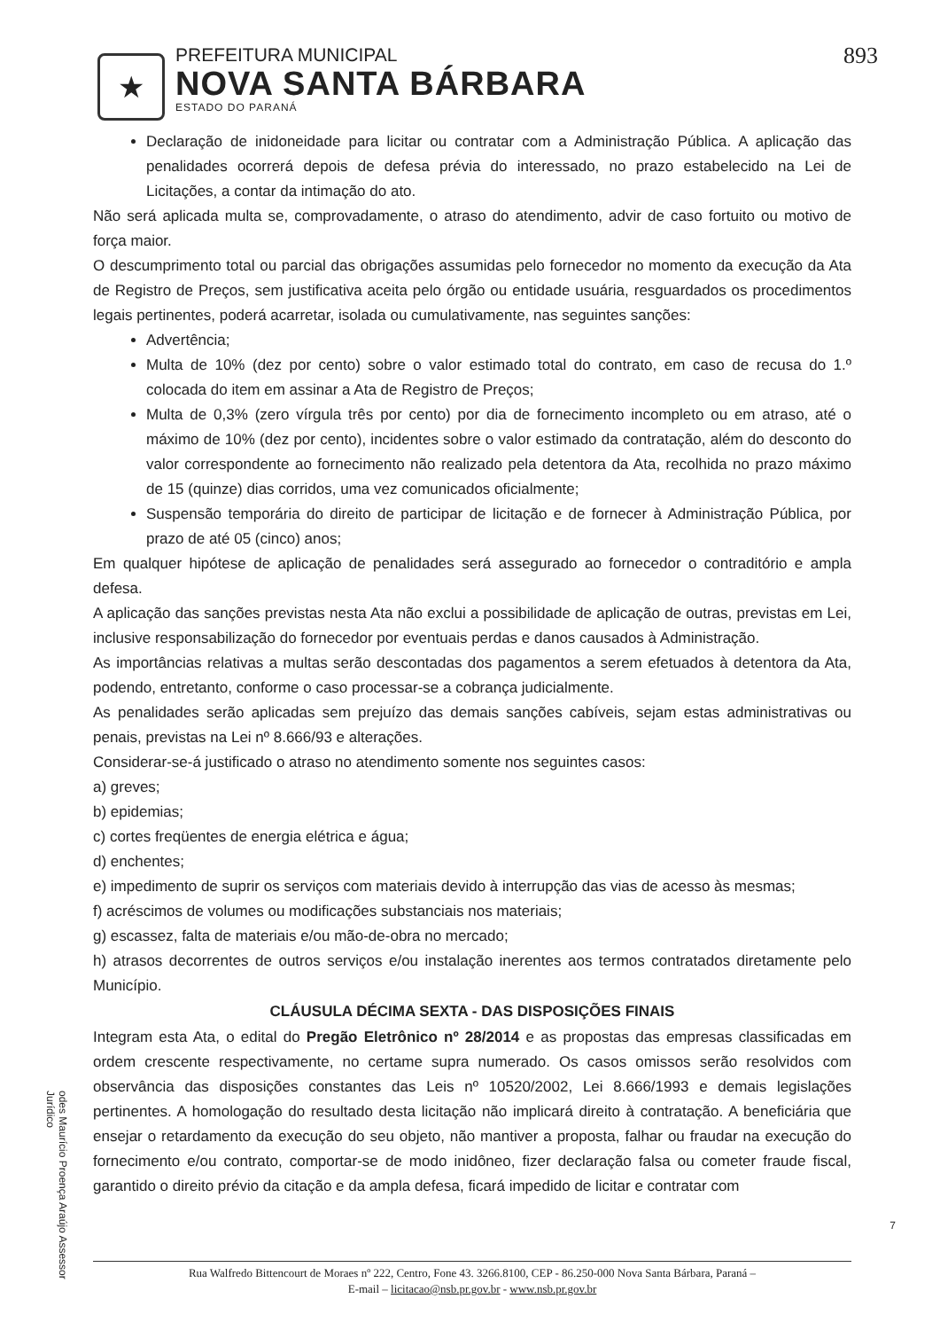★
PREFEITURA MUNICIPAL
NOVA SANTA BÁRBARA
ESTADO DO PARANÁ
893
Declaração de inidoneidade para licitar ou contratar com a Administração Pública. A aplicação das penalidades ocorrerá depois de defesa prévia do interessado, no prazo estabelecido na Lei de Licitações, a contar da intimação do ato.
Não será aplicada multa se, comprovadamente, o atraso do atendimento, advir de caso fortuito ou motivo de força maior.
O descumprimento total ou parcial das obrigações assumidas pelo fornecedor no momento da execução da Ata de Registro de Preços, sem justificativa aceita pelo órgão ou entidade usuária, resguardados os procedimentos legais pertinentes, poderá acarretar, isolada ou cumulativamente, nas seguintes sanções:
Advertência;
Multa de 10% (dez por cento) sobre o valor estimado total do contrato, em caso de recusa do 1.º colocada do item em assinar a Ata de Registro de Preços;
Multa de 0,3% (zero vírgula três por cento) por dia de fornecimento incompleto ou em atraso, até o máximo de 10% (dez por cento), incidentes sobre o valor estimado da contratação, além do desconto do valor correspondente ao fornecimento não realizado pela detentora da Ata, recolhida no prazo máximo de 15 (quinze) dias corridos, uma vez comunicados oficialmente;
Suspensão temporária do direito de participar de licitação e de fornecer à Administração Pública, por prazo de até 05 (cinco) anos;
Em qualquer hipótese de aplicação de penalidades será assegurado ao fornecedor o contraditório e ampla defesa.
A aplicação das sanções previstas nesta Ata não exclui a possibilidade de aplicação de outras, previstas em Lei, inclusive responsabilização do fornecedor por eventuais perdas e danos causados à Administração.
As importâncias relativas a multas serão descontadas dos pagamentos a serem efetuados à detentora da Ata, podendo, entretanto, conforme o caso processar-se a cobrança judicialmente.
As penalidades serão aplicadas sem prejuízo das demais sanções cabíveis, sejam estas administrativas ou penais, previstas na Lei nº 8.666/93 e alterações.
Considerar-se-á justificado o atraso no atendimento somente nos seguintes casos:
a) greves;
b) epidemias;
c) cortes freqüentes de energia elétrica e água;
d) enchentes;
e) impedimento de suprir os serviços com materiais devido à interrupção das vias de acesso às mesmas;
f) acréscimos de volumes ou modificações substanciais nos materiais;
g) escassez, falta de materiais e/ou mão-de-obra no mercado;
h) atrasos decorrentes de outros serviços e/ou instalação inerentes aos termos contratados diretamente pelo Município.
CLÁUSULA DÉCIMA SEXTA - DAS DISPOSIÇÕES FINAIS
Integram esta Ata, o edital do Pregão Eletrônico nº 28/2014 e as propostas das empresas classificadas em ordem crescente respectivamente, no certame supra numerado. Os casos omissos serão resolvidos com observância das disposições constantes das Leis nº 10520/2002, Lei 8.666/1993 e demais legislações pertinentes. A homologação do resultado desta licitação não implicará direito à contratação. A beneficiária que ensejar o retardamento da execução do seu objeto, não mantiver a proposta, falhar ou fraudar na execução do fornecimento e/ou contrato, comportar-se de modo inidôneo, fizer declaração falsa ou cometer fraude fiscal, garantido o direito prévio da citação e da ampla defesa, ficará impedido de licitar e contratar com
Rua Walfredo Bittencourt de Moraes nº 222, Centro, Fone 43. 3266.8100, CEP - 86.250-000 Nova Santa Bárbara, Paraná –
E-mail – licitacao@nsb.pr.gov.br - www.nsb.pr.gov.br
odes Maurício Proença Araújo Assessor Jurídico
7